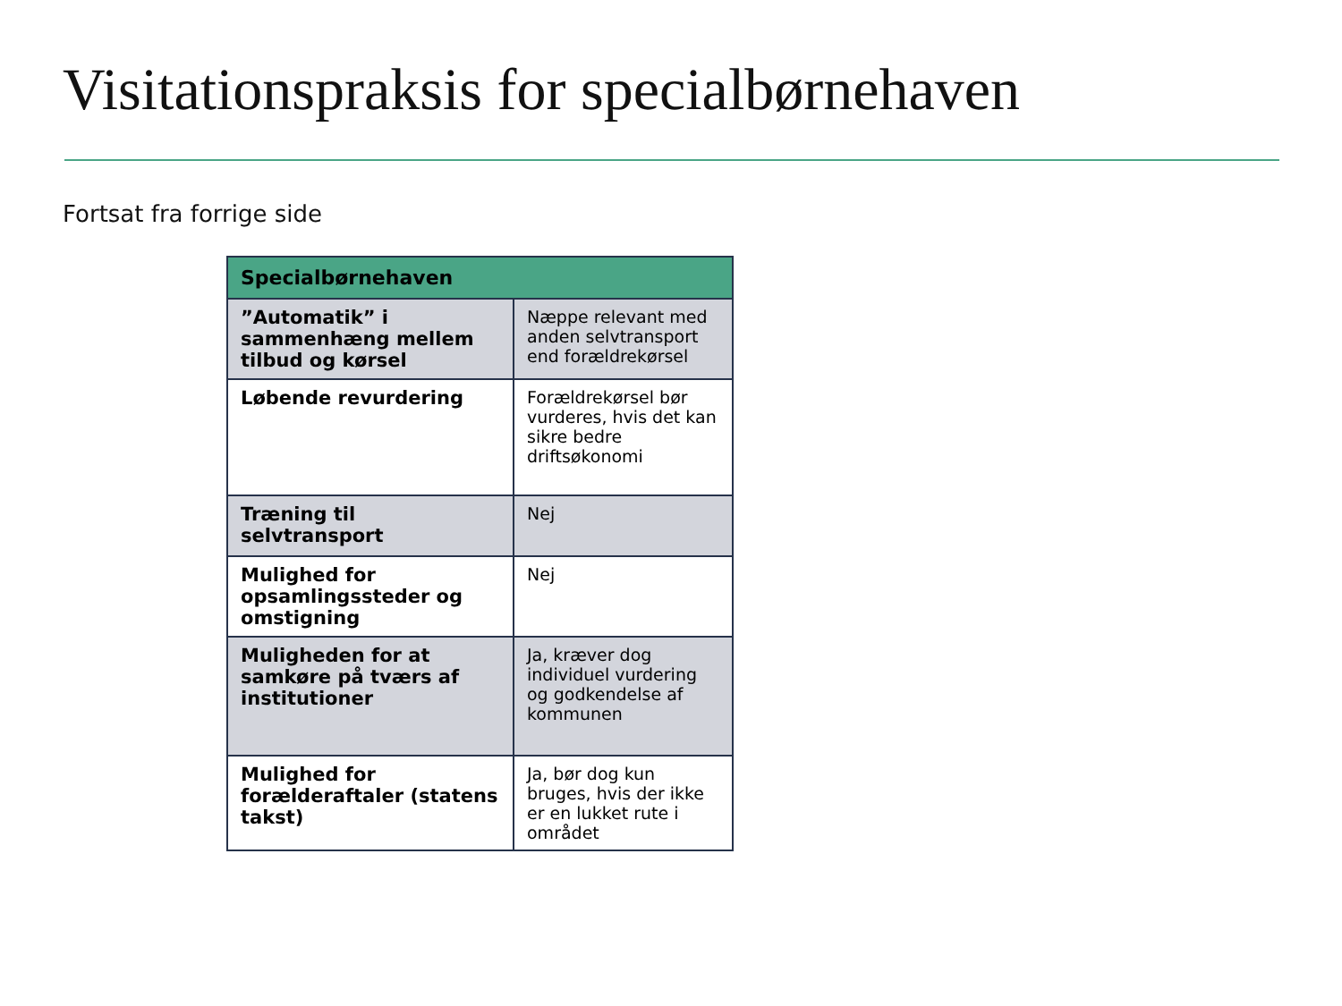Visitationspraksis for specialbørnehaven
Fortsat fra forrige side
| Specialbørnehaven | |
| --- | --- |
| ”Automatik” i sammenhæng mellem tilbud og kørsel | Næppe relevant med anden selvtransport end forældrekørsel |
| Løbende revurdering | Forældrekørsel bør vurderes, hvis det kan sikre bedre driftsøkonomi |
| Træning til selvtransport | Nej |
| Mulighed for opsamlingssteder og omstigning | Nej |
| Muligheden for at samkøre på tværs af institutioner | Ja, kræver dog individuel vurdering og godkendelse af kommunen |
| Mulighed for forælderaftaler (statens takst) | Ja, bør dog kun bruges, hvis der ikke er en lukket rute i området |